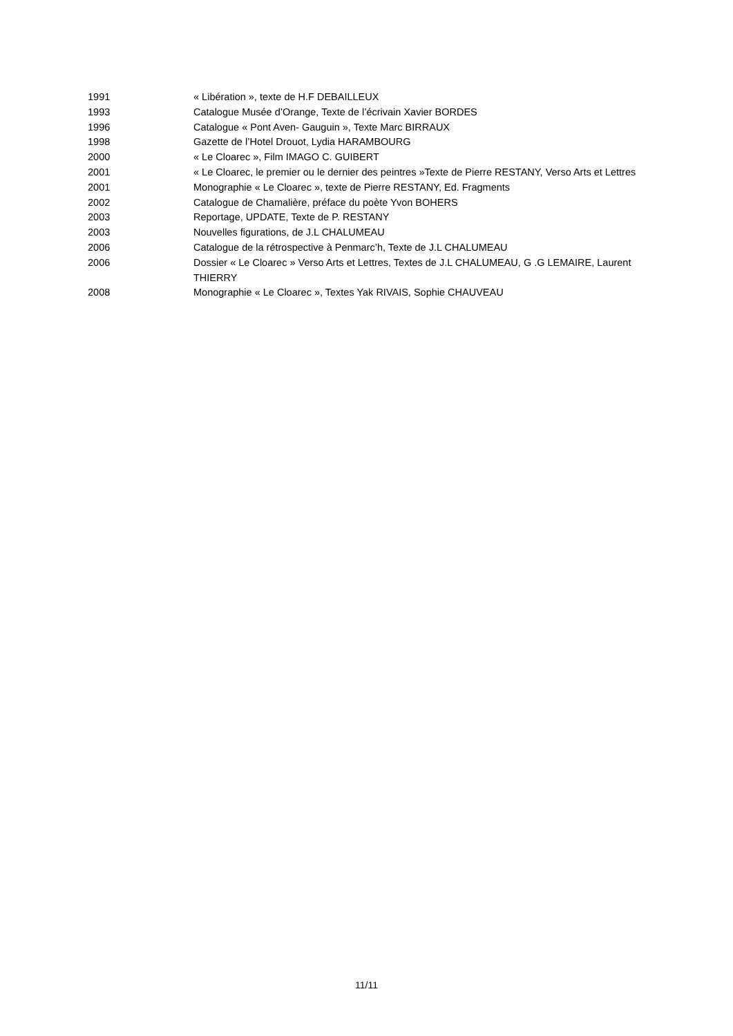1991 « Libération », texte de H.F DEBAILLEUX
1993 Catalogue Musée d’Orange, Texte de l’écrivain Xavier BORDES
1996 Catalogue « Pont Aven- Gauguin », Texte Marc BIRRAUX
1998 Gazette de l’Hotel Drouot, Lydia HARAMBOURG
2000 « Le Cloarec », Film IMAGO C. GUIBERT
2001 « Le Cloarec, le premier ou le dernier des peintres »Texte de Pierre RESTANY, Verso Arts et Lettres
2001 Monographie « Le Cloarec », texte de Pierre RESTANY, Ed. Fragments
2002 Catalogue de Chamalière, préface du poète Yvon BOHERS
2003 Reportage, UPDATE, Texte de P. RESTANY
2003 Nouvelles figurations, de J.L CHALUMEAU
2006 Catalogue de la rétrospective à Penmarc’h, Texte de J.L CHALUMEAU
2006 Dossier « Le Cloarec » Verso Arts et Lettres, Textes de J.L CHALUMEAU, G .G LEMAIRE, Laurent THIERRY
2008 Monographie « Le Cloarec », Textes Yak RIVAIS, Sophie CHAUVEAU
11/11